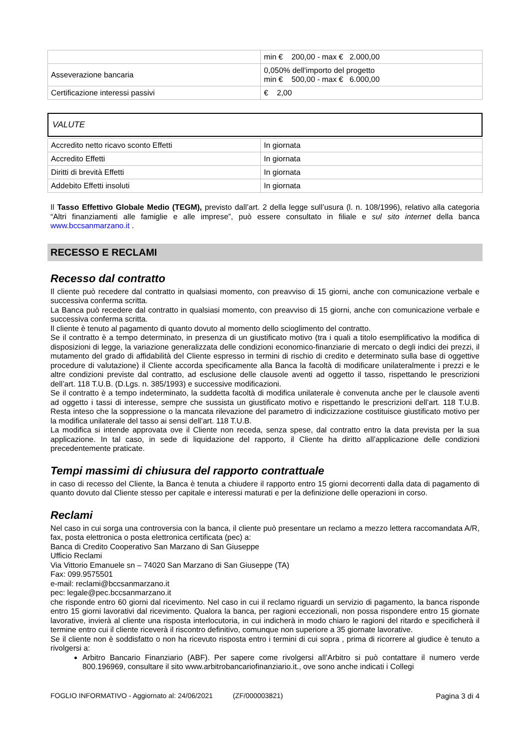| | min € 200,00 - max € 2.000,00 |
| Asseverazione bancaria | 0,050% dell'importo del progetto min € 500,00 - max € 6.000,00 |
| Certificazione interessi passivi | € 2,00 |
VALUTE
| Accredito netto ricavo sconto Effetti | In giornata |
| Accredito Effetti | In giornata |
| Diritti di brevità Effetti | In giornata |
| Addebito Effetti insoluti | In giornata |
Il Tasso Effettivo Globale Medio (TEGM), previsto dall’art. 2 della legge sull’usura (l. n. 108/1996), relativo alla categoria “Altri finanziamenti alle famiglie e alle imprese”, può essere consultato in filiale e sul sito internet della banca www.bccsanmarzano.it .
RECESSO E RECLAMI
Recesso dal contratto
Il cliente può recedere dal contratto in qualsiasi momento, con preavviso di 15 giorni, anche con comunicazione verbale e successiva conferma scritta.
La Banca può recedere dal contratto in qualsiasi momento, con preavviso di 15 giorni, anche con comunicazione verbale e successiva conferma scritta.
Il cliente è tenuto al pagamento di quanto dovuto al momento dello scioglimento del contratto.
Se il contratto è a tempo determinato, in presenza di un giustificato motivo (tra i quali a titolo esemplificativo la modifica di disposizioni di legge, la variazione generalizzata delle condizioni economico-finanziarie di mercato o degli indici dei prezzi, il mutamento del grado di affidabilità del Cliente espresso in termini di rischio di credito e determinato sulla base di oggettive procedure di valutazione) il Cliente accorda specificamente alla Banca la facoltà di modificare unilateralmente i prezzi e le altre condizioni previste dal contratto, ad esclusione delle clausole aventi ad oggetto il tasso, rispettando le prescrizioni dell’art. 118 T.U.B. (D.Lgs. n. 385/1993) e successive modificazioni.
Se il contratto è a tempo indeterminato, la suddetta facoltà di modifica unilaterale è convenuta anche per le clausole aventi ad oggetto i tassi di interesse, sempre che sussista un giustificato motivo e rispettando le prescrizioni dell’art. 118 T.U.B. Resta inteso che la soppressione o la mancata rilevazione del parametro di indicizzazione costituisce giustificato motivo per la modifica unilaterale del tasso ai sensi dell’art. 118 T.U.B.
La modifica si intende approvata ove il Cliente non receda, senza spese, dal contratto entro la data prevista per la sua applicazione. In tal caso, in sede di liquidazione del rapporto, il Cliente ha diritto all’applicazione delle condizioni precedentemente praticate.
Tempi massimi di chiusura del rapporto contrattuale
in caso di recesso del Cliente, la Banca è tenuta a chiudere il rapporto entro 15 giorni decorrenti dalla data di pagamento di quanto dovuto dal Cliente stesso per capitale e interessi maturati e per la definizione delle operazioni in corso.
Reclami
Nel caso in cui sorga una controversia con la banca, il cliente può presentare un reclamo a mezzo lettera raccomandata A/R, fax, posta elettronica o posta elettronica certificata (pec) a:
Banca di Credito Cooperativo San Marzano di San Giuseppe
Ufficio Reclami
Via Vittorio Emanuele sn – 74020 San Marzano di San Giuseppe (TA)
Fax: 099.9575501
e-mail: reclami@bccsanmarzano.it
pec: legale@pec.bccsanmarzano.it
che risponde entro 60 giorni dal ricevimento. Nel caso in cui il reclamo riguardi un servizio di pagamento, la banca risponde entro 15 giorni lavorativi dal ricevimento. Qualora la banca, per ragioni eccezionali, non possa rispondere entro 15 giornate lavorative, invierà al cliente una risposta interlocutoria, in cui indicherà in modo chiaro le ragioni del ritardo e specificherà il termine entro cui il cliente riceverà il riscontro definitivo, comunque non superiore a 35 giornate lavorative.
Se il cliente non è soddisfatto o non ha ricevuto risposta entro i termini di cui sopra , prima di ricorrere al giudice è tenuto a rivolgersi a:
Arbitro Bancario Finanziario (ABF). Per sapere come rivolgersi all’Arbitro si può contattare il numero verde 800.196969, consultare il sito www.arbitrobancariofinanziario.it., ove sono anche indicati i Collegi
FOGLIO INFORMATIVO - Aggiornato al: 24/06/2021 (ZF/000003821) Pagina 3 di 4